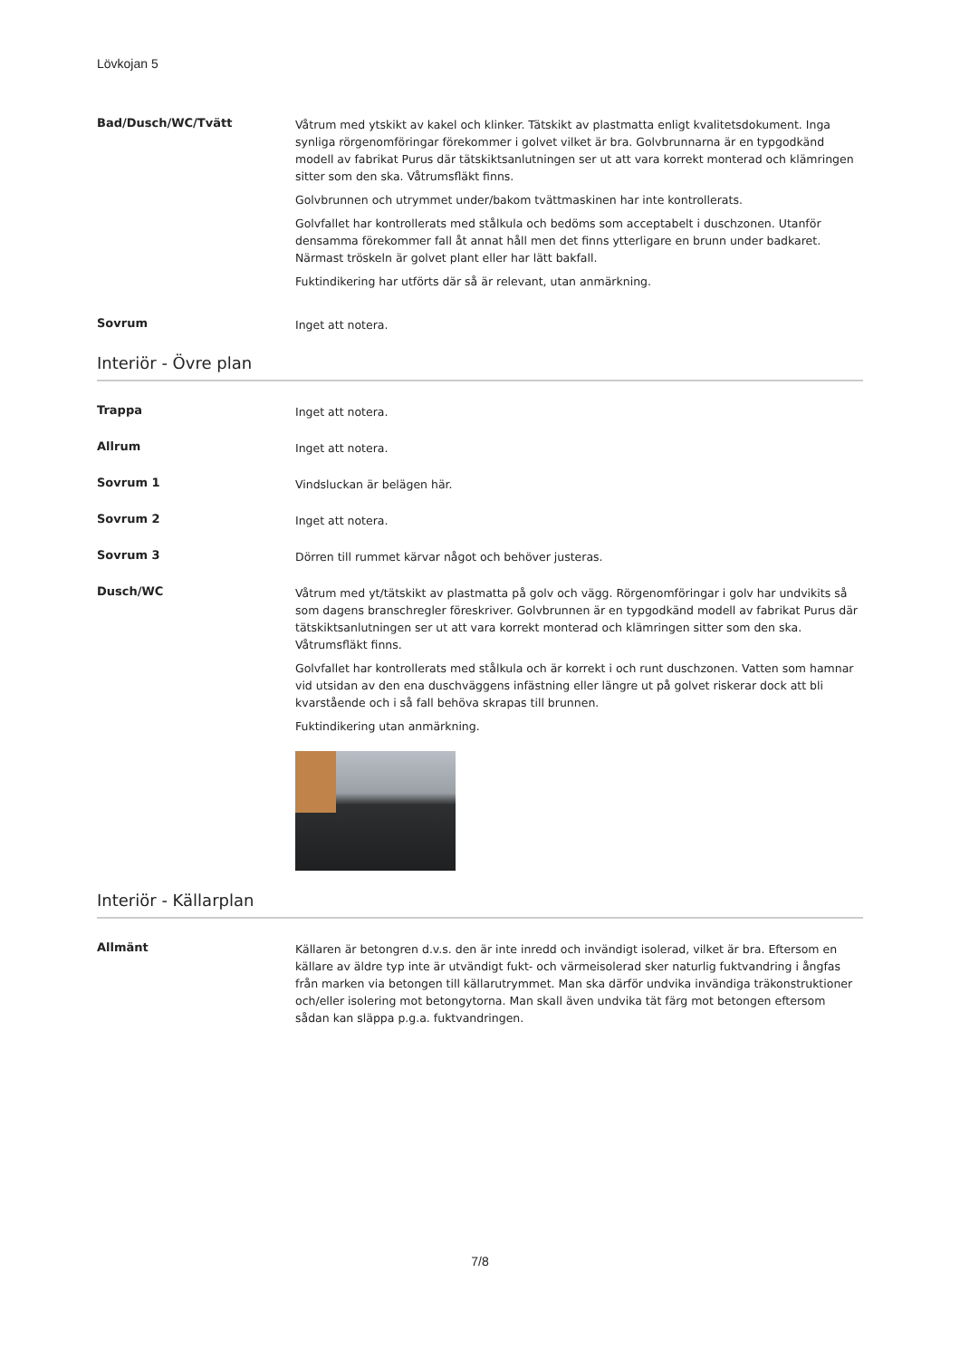Lövkojan 5
Bad/Dusch/WC/Tvätt
Våtrum med ytskikt av kakel och klinker. Tätskikt av plastmatta enligt kvalitetsdokument. Inga synliga rörgenomföringar förekommer i golvet vilket är bra. Golvbrunnarna är en typgodkänd modell av fabrikat Purus där tätskiktsanlutningen ser ut att vara korrekt monterad och klämringen sitter som den ska. Våtrumsfläkt finns.
Golvbrunnen och utrymmet under/bakom tvättmaskinen har inte kontrollerats.
Golvfallet har kontrollerats med stålkula och bedöms som acceptabelt i duschzonen. Utanför densamma förekommer fall åt annat håll men det finns ytterligare en brunn under badkaret. Närmast tröskeln är golvet plant eller har lätt bakfall.
Fuktindikering har utförts där så är relevant, utan anmärkning.
Sovrum
Inget att notera.
Interiör - Övre plan
Trappa
Inget att notera.
Allrum
Inget att notera.
Sovrum 1
Vindsluckan är belägen här.
Sovrum 2
Inget att notera.
Sovrum 3
Dörren till rummet kärvar något och behöver justeras.
Dusch/WC
Våtrum med yt/tätskikt av plastmatta på golv och vägg. Rörgenomföringar i golv har undvikits så som dagens branschregler föreskriver. Golvbrunnen är en typgodkänd modell av fabrikat Purus där tätskiktsanlutningen ser ut att vara korrekt monterad och klämringen sitter som den ska. Våtrumsfläkt finns.
Golvfallet har kontrollerats med stålkula och är korrekt i och runt duschzonen. Vatten som hamnar vid utsidan av den ena duschväggens infästning eller längre ut på golvet riskerar dock att bli kvarstående och i så fall behöva skrapas till brunnen.
Fuktindikering utan anmärkning.
Interiör - Källarplan
Allmänt
Källaren är betongren d.v.s. den är inte inredd och invändigt isolerad, vilket är bra. Eftersom en källare av äldre typ inte är utvändigt fukt- och värmeisolerad sker naturlig fuktvandring i ångfas från marken via betongen till källarutrymmet. Man ska därför undvika invändiga träkonstruktioner och/eller isolering mot betongytorna. Man skall även undvika tät färg mot betongen eftersom sådan kan släppa p.g.a. fuktvandringen.
7/8